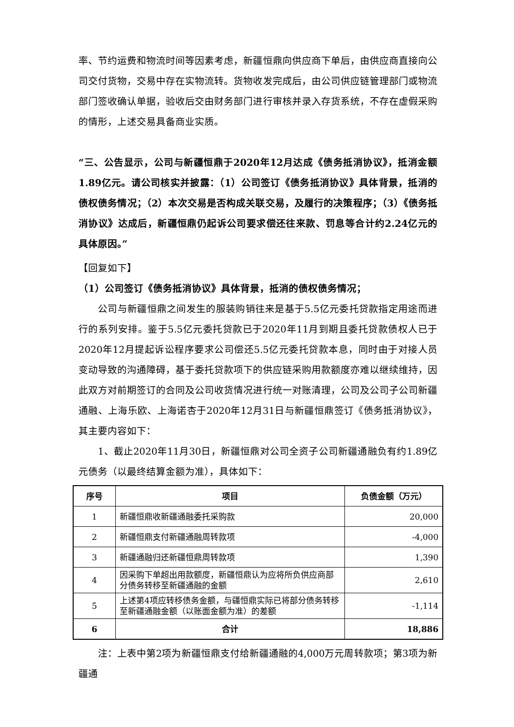率、节约运费和物流时间等因素考虑，新疆恒鼎向供应商下单后，由供应商直接向公司交付货物，交易中存在实物流转。货物收发完成后，由公司供应链管理部门或物流部门签收确认单据，验收后交由财务部门进行审核并录入存货系统，不存在虚假采购的情形，上述交易具备商业实质。
“三、公告显示，公司与新疆恒鼎于2020年12月达成《债务抵消协议》，抵消金额1.89亿元。请公司核实并披露：（1）公司签订《债务抵消协议》具体背景，抵消的债权债务情况；（2）本次交易是否构成关联交易，及履行的决策程序；（3）《债务抵消协议》达成后，新疆恒鼎仍起诉公司要求偿还往来款、罚息等合计约2.24亿元的具体原因。”
【回复如下】
（1）公司签订《债务抵消协议》具体背景，抵消的债权债务情况；
公司与新疆恒鼎之间发生的服装购销往来是基于5.5亿元委托贷款指定用途而进行的系列安排。鉴于5.5亿元委托贷款已于2020年11月到期且委托贷款债权人已于2020年12月提起诉讼程序要求公司偿还5.5亿元委托贷款本息，同时由于对接人员变动导致的沟通障碍，基于委托贷款项下的供应链采购用款额度亦难以继续维持，因此双方对前期签订的合同及公司收货情况进行统一对账清理，公司及公司子公司新疆通融、上海乐欧、上海诺杏于2020年12月31日与新疆恒鼎签订《债务抵消协议》，其主要内容如下：
1、截止2020年11月30日，新疆恒鼎对公司全资子公司新疆通融负有约1.89亿元债务（以最终结算金额为准），具体如下：
| 序号 | 项目 | 负债金额（万元） |
| --- | --- | --- |
| 1 | 新疆恒鼎收新疆通融委托采购款 | 20,000 |
| 2 | 新疆恒鼎支付新疆通融周转款项 | -4,000 |
| 3 | 新疆通融归还新疆恒鼎周转款项 | 1,390 |
| 4 | 因采购下单超出用款额度，新疆恒鼎认为应将所负供应商部分债务转移至新疆通融的金额 | 2,610 |
| 5 | 上述第4项应转移债务金额，与疆恒鼎实际已将部分债务转移至新疆通融金额（以账面金额为准）的差额 | -1,114 |
| 6 | 合计 | 18,886 |
注：上表中第2项为新疆恒鼎支付给新疆通融的4,000万元周转款项；第3项为新疆通